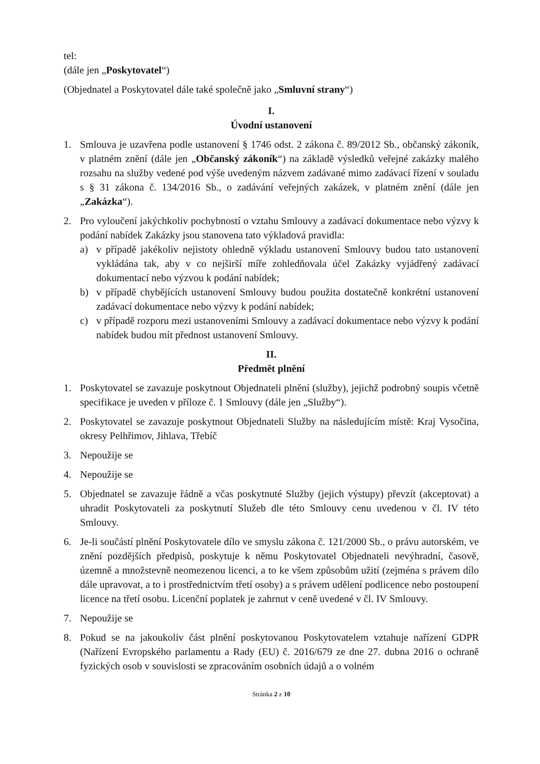tel:
(dále jen „Poskytovatel“)
(Objednatel a Poskytovatel dále také společně jako „Smluvní strany“)
I.
Úvodní ustanovení
1. Smlouva je uzavřena podle ustanovení § 1746 odst. 2 zákona č. 89/2012 Sb., občanský zákoník, v platném znění (dále jen „Občanský zákoník“) na základě výsledků veřejné zakázky malého rozsahu na služby vedené pod výše uvedeným názvem zadávané mimo zadávací řízení v souladu s § 31 zákona č. 134/2016 Sb., o zadávání veřejných zakázek, v platném znění (dále jen „Zakázka“).
2. Pro vyloučení jakýchkoliv pochybností o vztahu Smlouvy a zadávací dokumentace nebo výzvy k podání nabídek Zakázky jsou stanovena tato výkladová pravidla:
a) v případě jakékoliv nejistoty ohledně výkladu ustanovení Smlouvy budou tato ustanovení vykládána tak, aby v co nejširší míře zohledňovala účel Zakázky vyjádřený zadávací dokumentací nebo výzvou k podání nabídek;
b) v případě chybějících ustanovení Smlouvy budou použita dostatečně konkrétní ustanovení zadávací dokumentace nebo výzvy k podání nabídek;
c) v případě rozporu mezi ustanoveními Smlouvy a zadávací dokumentace nebo výzvy k podání nabídek budou mít přednost ustanovení Smlouvy.
II.
Předmět plnění
1. Poskytovatel se zavazuje poskytnout Objednateli plnění (služby), jejichž podrobný soupis včetně specifikace je uveden v příloze č. 1 Smlouvy (dále jen „Služby“).
2. Poskytovatel se zavazuje poskytnout Objednateli Služby na následujícím místě: Kraj Vysočina, okresy Pelhřimov, Jihlava, Třebíč
3. Nepoužije se
4. Nepoužije se
5. Objednatel se zavazuje řádně a včas poskytnuté Služby (jejich výstupy) převzít (akceptovat) a uhradit Poskytovateli za poskytnutí Služeb dle této Smlouvy cenu uvedenou v čl. IV této Smlouvy.
6. Je-li součástí plnění Poskytovatele dílo ve smyslu zákona č. 121/2000 Sb., o právu autorském, ve znění pozdějších předpisů, poskytuje k němu Poskytovatel Objednateli nevýhradní, časově, územně a množstevně neomezenou licenci, a to ke všem způsobům užití (zejména s právem dílo dále upravovat, a to i prostřednictvím třetí osoby) a s právem udělení podlicence nebo postoupení licence na třetí osobu. Licenční poplatek je zahrnut v ceně uvedené v čl. IV Smlouvy.
7. Nepoužije se
8. Pokud se na jakoukoliv část plnění poskytovanou Poskytovatelem vztahuje nařízení GDPR (Nařízení Evropského parlamentu a Rady (EU) č. 2016/679 ze dne 27. dubna 2016 o ochraně fyzických osob v souvislosti se zpracováním osobních údajů a o volném
Stránka 2 z 10